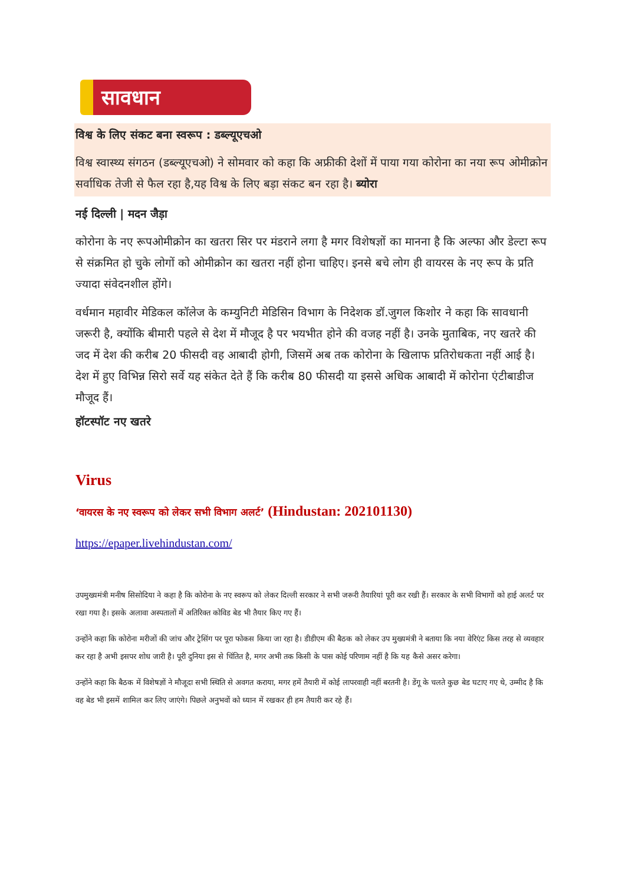सावधान
विश्व के लिए संकट बना स्वरूप : डब्ल्यूएचओ
विश्व स्वास्थ्य संगठन (डब्ल्यूएचओ) ने सोमवार को कहा कि अफ्रीकी देशों में पाया गया कोरोना का नया रूप ओमीक्रोन सर्वाधिक तेजी से फैल रहा है,यह विश्व के लिए बड़ा संकट बन रहा है। ब्योरा
नई दिल्ली | मदन जैड़ा
कोरोना के नए रूपओमीक्रोन का खतरा सिर पर मंडराने लगा है मगर विशेषज्ञों का मानना है कि अल्फा और डेल्टा रूप से संक्रमित हो चुके लोगों को ओमीक्रोन का खतरा नहीं होना चाहिए। इनसे बचे लोग ही वायरस के नए रूप के प्रति ज्यादा संवेदनशील होंगे।
वर्धमान महावीर मेडिकल कॉलेज के कम्युनिटी मेडिसिन विभाग के निदेशक डॉ.जुगल किशोर ने कहा कि सावधानी जरूरी है, क्योंकि बीमारी पहले से देश में मौजूद है पर भयभीत होने की वजह नहीं है। उनके मुताबिक, नए खतरे की जद में देश की करीब 20 फीसदी वह आबादी होगी, जिसमें अब तक कोरोना के खिलाफ प्रतिरोधकता नहीं आई है। देश में हुए विभिन्न सिरो सर्वे यह संकेत देते हैं कि करीब 80 फीसदी या इससे अधिक आबादी में कोरोना एंटीबाडीज मौजूद हैं।
हॉटस्पॉट नए खतरे
Virus
‘वायरस के नए स्वरूप को लेकर सभी विभाग अलर्ट’ (Hindustan: 202101130)
https://epaper.livehindustan.com/
उपमुख्यमंत्री मनीष सिसोदिया ने कहा है कि कोरोना के नए स्वरूप को लेकर दिल्ली सरकार ने सभी जरूरी तैयारियां पूरी कर रखी हैं। सरकार के सभी विभागों को हाई अलर्ट पर रखा गया है। इसके अलावा अस्पतालों में अतिरिक्त कोविड बेड भी तैयार किए गए हैं।
उन्होंने कहा कि कोरोना मरीजों की जांच और ट्रेसिंग पर पूरा फोकस किया जा रहा है। डीडीएम की बैठक को लेकर उप मुख्यमंत्री ने बताया कि नया वेरिएंट किस तरह से व्यवहार कर रहा है अभी इसपर शोध जारी है। पूरी दुनिया इस से चिंतित है, मगर अभी तक किसी के पास कोई परिणाम नहीं है कि यह कैसे असर करेगा।
उन्होंने कहा कि बैठक में विशेषज्ञों ने मौजूदा सभी स्थिति से अवगत कराया, मगर हमें तैयारी में कोई लापरवाही नहीं बरतनी है। डेंगू के चलते कुछ बेड घटाए गए थे, उम्मीद है कि वह बेड भी इसमें शामिल कर लिए जाएंगे। पिछले अनुभवों को ध्यान में रखकर ही हम तैयारी कर रहे हैं।